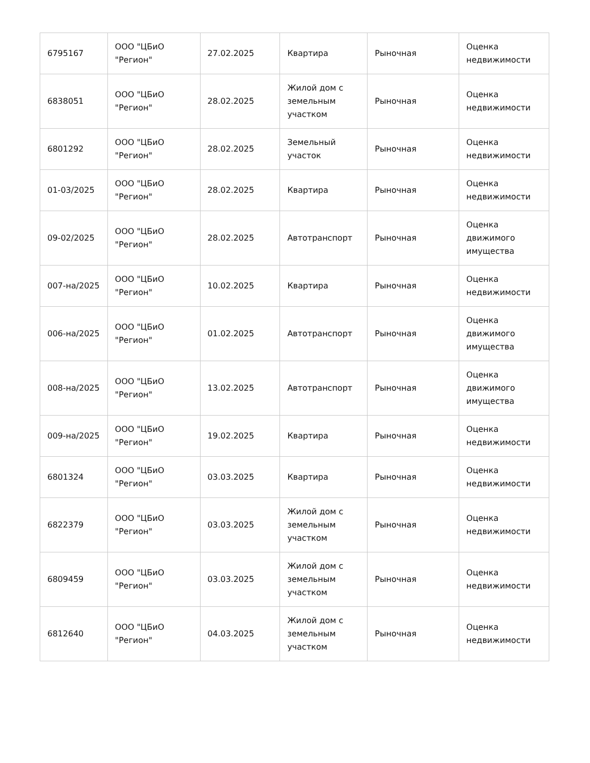| 6795167 | ООО "ЦБиО "Регион" | 27.02.2025 | Квартира | Рыночная | Оценка недвижимости |
| 6838051 | ООО "ЦБиО "Регион" | 28.02.2025 | Жилой дом с земельным участком | Рыночная | Оценка недвижимости |
| 6801292 | ООО "ЦБиО "Регион" | 28.02.2025 | Земельный участок | Рыночная | Оценка недвижимости |
| 01-03/2025 | ООО "ЦБиО "Регион" | 28.02.2025 | Квартира | Рыночная | Оценка недвижимости |
| 09-02/2025 | ООО "ЦБиО "Регион" | 28.02.2025 | Автотранспорт | Рыночная | Оценка движимого имущества |
| 007-на/2025 | ООО "ЦБиО "Регион" | 10.02.2025 | Квартира | Рыночная | Оценка недвижимости |
| 006-на/2025 | ООО "ЦБиО "Регион" | 01.02.2025 | Автотранспорт | Рыночная | Оценка движимого имущества |
| 008-на/2025 | ООО "ЦБиО "Регион" | 13.02.2025 | Автотранспорт | Рыночная | Оценка движимого имущества |
| 009-на/2025 | ООО "ЦБиО "Регион" | 19.02.2025 | Квартира | Рыночная | Оценка недвижимости |
| 6801324 | ООО "ЦБиО "Регион" | 03.03.2025 | Квартира | Рыночная | Оценка недвижимости |
| 6822379 | ООО "ЦБиО "Регион" | 03.03.2025 | Жилой дом с земельным участком | Рыночная | Оценка недвижимости |
| 6809459 | ООО "ЦБиО "Регион" | 03.03.2025 | Жилой дом с земельным участком | Рыночная | Оценка недвижимости |
| 6812640 | ООО "ЦБиО "Регион" | 04.03.2025 | Жилой дом с земельным участком | Рыночная | Оценка недвижимости |